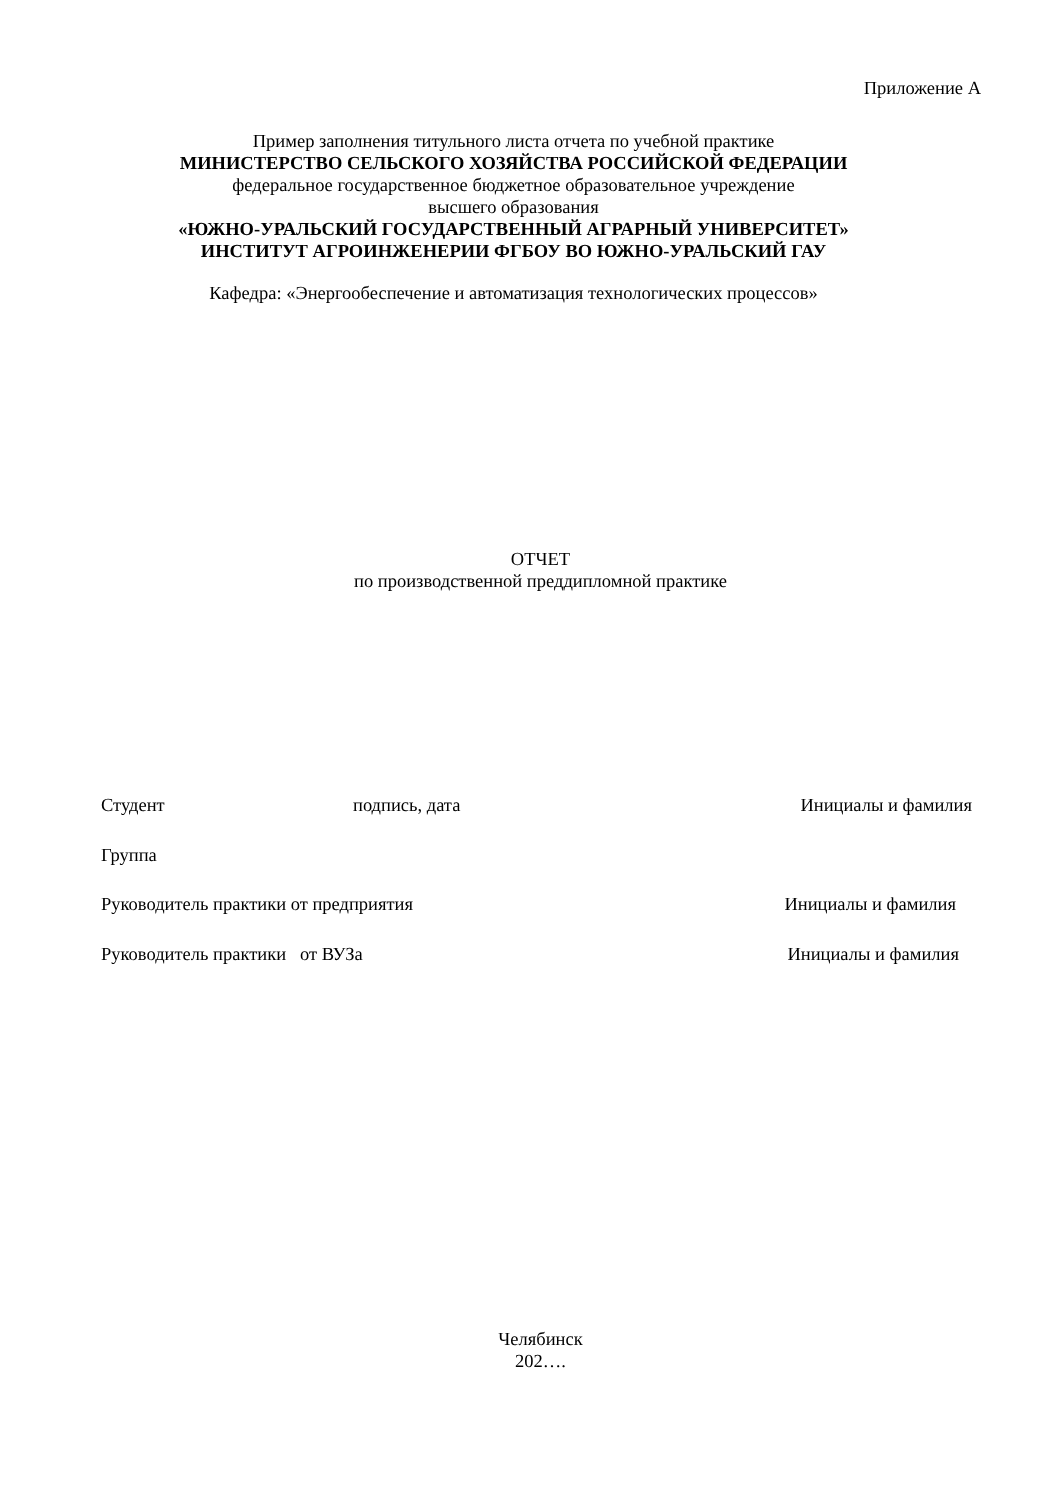Приложение А
Пример заполнения титульного листа отчета по учебной практике
МИНИСТЕРСТВО СЕЛЬСКОГО ХОЗЯЙСТВА РОССИЙСКОЙ ФЕДЕРАЦИИ
федеральное государственное бюджетное образовательное учреждение
высшего образования
«ЮЖНО-УРАЛЬСКИЙ ГОСУДАРСТВЕННЫЙ АГРАРНЫЙ УНИВЕРСИТЕТ»
ИНСТИТУТ АГРОИНЖЕНЕРИИ ФГБОУ ВО ЮЖНО-УРАЛЬСКИЙ ГАУ
Кафедра: «Энергообеспечение и автоматизация технологических процессов»
ОТЧЕТ
по производственной преддипломной практике
Студент подпись, дата Инициалы и фамилия
Группа
Руководитель практики от предприятия Инициалы и фамилия
Руководитель практики от ВУЗа Инициалы и фамилия
Челябинск
202….